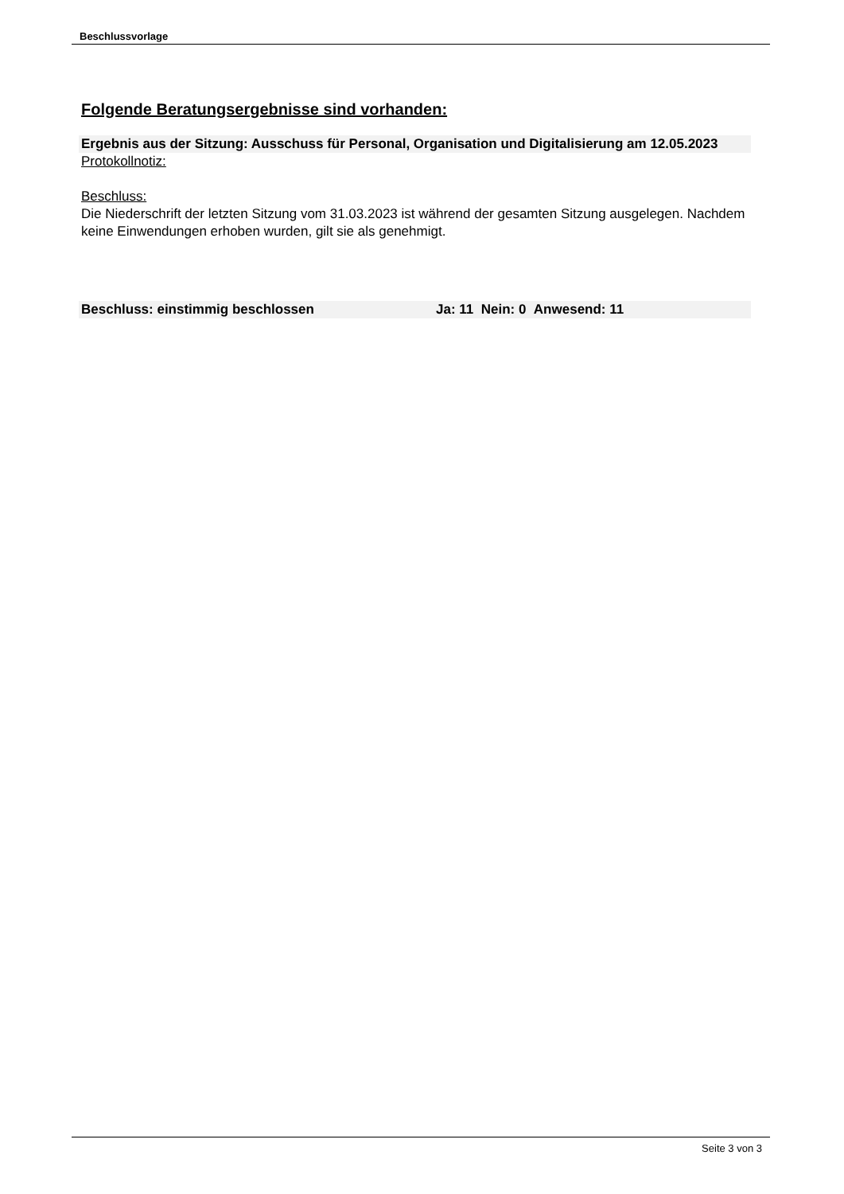Beschlussvorlage
Folgende Beratungsergebnisse sind vorhanden:
Ergebnis aus der Sitzung: Ausschuss für Personal, Organisation und Digitalisierung am 12.05.2023
Protokollnotiz:
Beschluss:
Die Niederschrift der letzten Sitzung vom 31.03.2023 ist während der gesamten Sitzung ausgelegen. Nachdem keine Einwendungen erhoben wurden, gilt sie als genehmigt.
Beschluss: einstimmig beschlossen Ja: 11 Nein: 0 Anwesend: 11
Seite 3 von 3